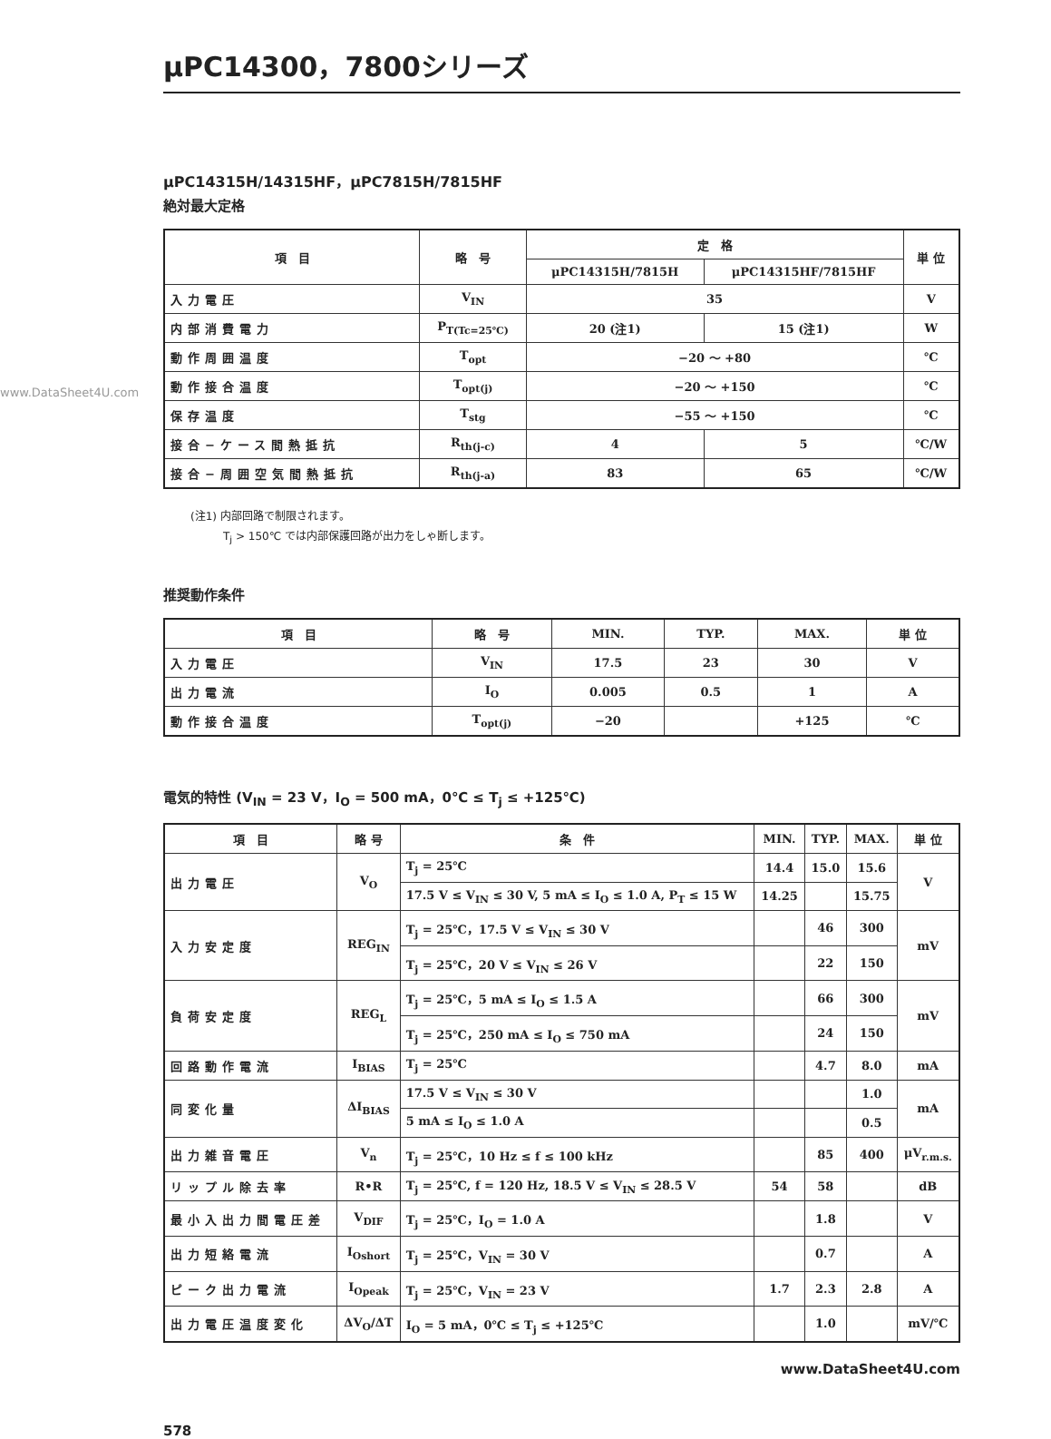www.DataSheet4U.com
μPC14300，7800シリーズ
μPC14315H/14315HF，μPC7815H/7815HF
絶対最大定格
| 項 目 | 略 号 | 定 格 | | 単 位 |
| --- | --- | --- | --- | --- |
| | | μPC14315H/7815H | μPC14315HF/7815HF | |
| 入力電圧 | V<sub>IN</sub> | 35 | | V |
| 内部消費電力 | P<sub>T(Tc=25℃)</sub> | 20 (注1) | 15 (注1) | W |
| 動作周囲温度 | T<sub>opt</sub> | −20 ～ +80 | | ℃ |
| 動作接合温度 | T<sub>opt(j)</sub> | −20 ～ +150 | | ℃ |
| 保存温度 | T<sub>stg</sub> | −55 ～ +150 | | ℃ |
| 接合−ケース間熱抵抗 | R<sub>th(j-c)</sub> | 4 | 5 | ℃/W |
| 接合−周囲空気間熱抵抗 | R<sub>th(j-a)</sub> | 83 | 65 | ℃/W |
(注1) 内部回路で制限されます。
　　　T<sub>j</sub> > 150℃ では内部保護回路が出力をしゃ断します。
推奨動作条件
| 項 目 | 略 号 | MIN. | TYP. | MAX. | 単 位 |
| --- | --- | --- | --- | --- | --- |
| 入力電圧 | V<sub>IN</sub> | 17.5 | 23 | 30 | V |
| 出力電流 | I<sub>O</sub> | 0.005 | 0.5 | 1 | A |
| 動作接合温度 | T<sub>opt(j)</sub> | −20 | | +125 | ℃ |
電気的特性 (V<sub>IN</sub> = 23 V，I<sub>O</sub> = 500 mA，0℃ ≤ T<sub>j</sub> ≤ +125℃)
| 項 目 | 略 号 | 条 件 | MIN. | TYP. | MAX. | 単 位 |
| --- | --- | --- | --- | --- | --- | --- |
| 出力電圧 | V<sub>O</sub> | T<sub>j</sub> = 25℃ | 14.4 | 15.0 | 15.6 | V |
| | | 17.5 V ≤ V<sub>IN</sub> ≤ 30 V, 5 mA ≤ I<sub>O</sub> ≤ 1.0 A, P<sub>T</sub> ≤ 15 W | 14.25 | | 15.75 | |
| 入力安定度 | REG<sub>IN</sub> | T<sub>j</sub> = 25℃，17.5 V ≤ V<sub>IN</sub> ≤ 30 V | | 46 | 300 | mV |
| | | T<sub>j</sub> = 25℃，20 V ≤ V<sub>IN</sub> ≤ 26 V | | 22 | 150 | |
| 負荷安定度 | REG<sub>L</sub> | T<sub>j</sub> = 25℃，5 mA ≤ I<sub>O</sub> ≤ 1.5 A | | 66 | 300 | mV |
| | | T<sub>j</sub> = 25℃，250 mA ≤ I<sub>O</sub> ≤ 750 mA | | 24 | 150 | |
| 回路動作電流 | I<sub>BIAS</sub> | T<sub>j</sub> = 25℃ | | 4.7 | 8.0 | mA |
| 同変化量 | ΔI<sub>BIAS</sub> | 17.5 V ≤ V<sub>IN</sub> ≤ 30 V | | | 1.0 | mA |
| | | 5 mA ≤ I<sub>O</sub> ≤ 1.0 A | | | 0.5 | |
| 出力雑音電圧 | V<sub>n</sub> | T<sub>j</sub> = 25℃，10 Hz ≤ f ≤ 100 kHz | | 85 | 400 | μV<sub>r.m.s.</sub> |
| リップル除去率 | R•R | T<sub>j</sub> = 25℃, f = 120 Hz, 18.5 V ≤ V<sub>IN</sub> ≤ 28.5 V | 54 | 58 | | dB |
| 最小入出力間電圧差 | V<sub>DIF</sub> | T<sub>j</sub> = 25℃，I<sub>O</sub> = 1.0 A | | 1.8 | | V |
| 出力短絡電流 | I<sub>Oshort</sub> | T<sub>j</sub> = 25℃，V<sub>IN</sub> = 30 V | | 0.7 | | A |
| ピーク出力電流 | I<sub>Opeak</sub> | T<sub>j</sub> = 25℃，V<sub>IN</sub> = 23 V | 1.7 | 2.3 | 2.8 | A |
| 出力電圧温度変化 | ΔV<sub>O</sub>/ΔT | I<sub>O</sub> = 5 mA，0℃ ≤ T<sub>j</sub> ≤ +125℃ | | 1.0 | | mV/℃ |
www.DataSheet4U.com
578